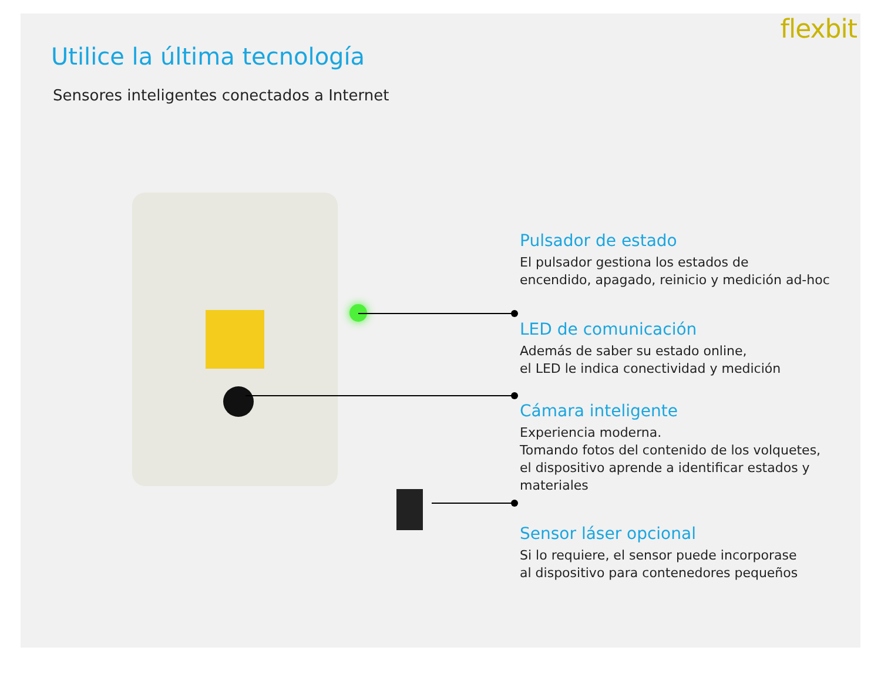flexbit
Utilice la última tecnología
Sensores inteligentes conectados a Internet
Pulsador de estado
El pulsador gestiona los estados de
encendido, apagado, reinicio y medición ad-hoc
LED de comunicación
Además de saber su estado online,
el LED le indica conectividad y medición
Cámara inteligente
Experiencia moderna.
Tomando fotos del contenido de los volquetes,
el dispositivo aprende a identificar estados y materiales
Sensor láser opcional
Si lo requiere, el sensor puede incorporase
al dispositivo para contenedores pequeños